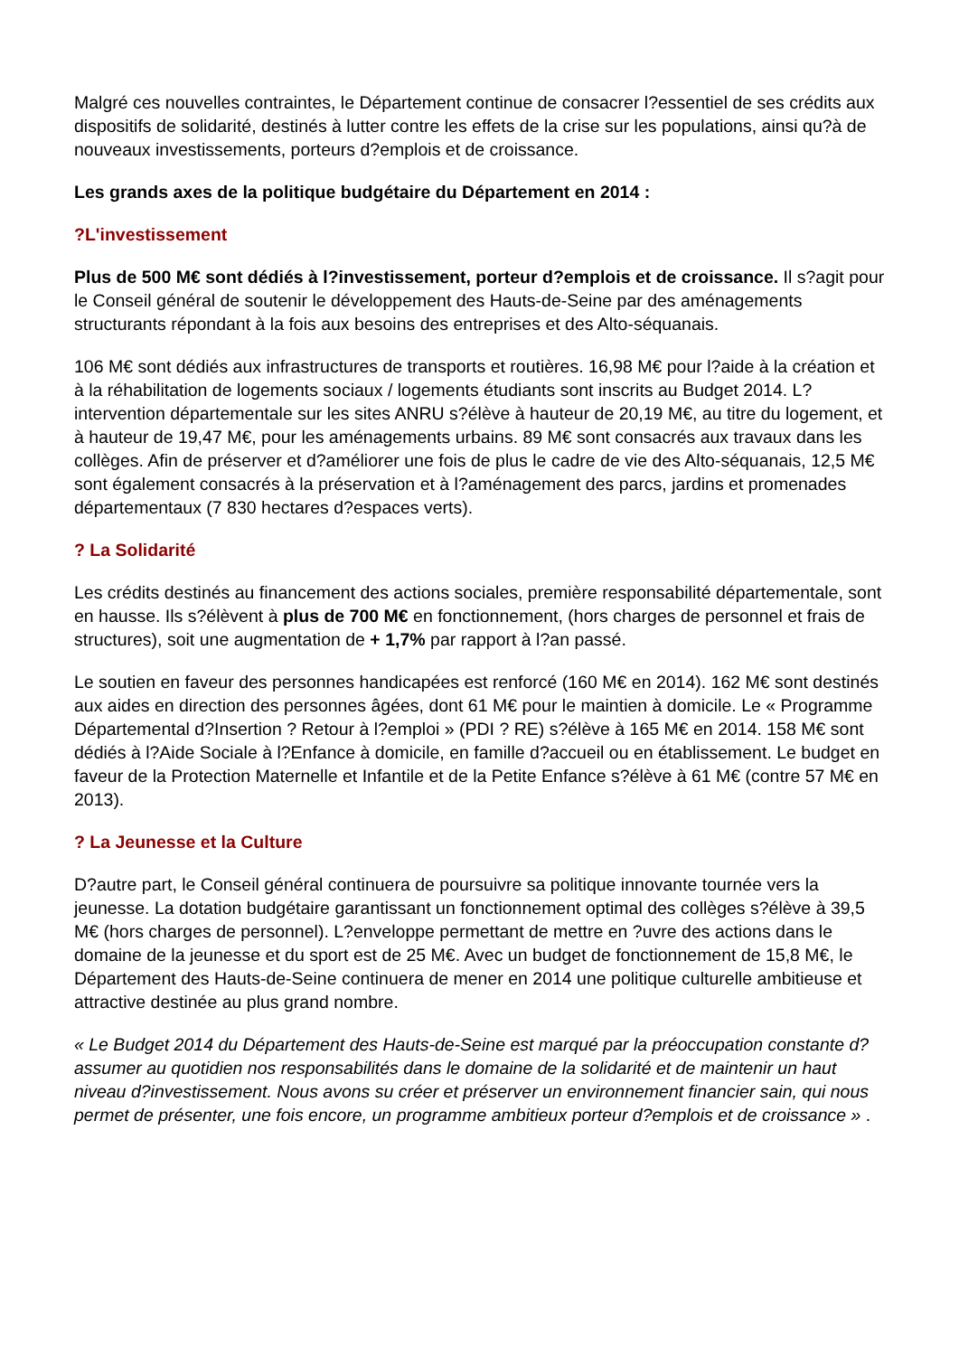Malgré ces nouvelles contraintes, le Département continue de consacrer l?essentiel de ses crédits aux dispositifs de solidarité, destinés à lutter contre les effets de la crise sur les populations, ainsi qu?à de nouveaux investissements, porteurs d?emplois et de croissance.
Les grands axes de la politique budgétaire du Département en 2014 :
?L'investissement
Plus de 500 M€ sont dédiés à l?investissement, porteur d?emplois et de croissance. Il s?agit pour le Conseil général de soutenir le développement des Hauts-de-Seine par des aménagements structurants répondant à la fois aux besoins des entreprises et des Alto-séquanais.
106 M€ sont dédiés aux infrastructures de transports et routières. 16,98 M€ pour l?aide à la création et à la réhabilitation de logements sociaux / logements étudiants sont inscrits au Budget 2014. L?intervention départementale sur les sites ANRU s?élève à hauteur de 20,19 M€, au titre du logement, et à hauteur de 19,47 M€, pour les aménagements urbains. 89 M€ sont consacrés aux travaux dans les collèges. Afin de préserver et d?améliorer une fois de plus le cadre de vie des Alto-séquanais, 12,5 M€ sont également consacrés à la préservation et à l?aménagement des parcs, jardins et promenades départementaux (7 830 hectares d?espaces verts).
? La Solidarité
Les crédits destinés au financement des actions sociales, première responsabilité départementale, sont en hausse. Ils s?élèvent à plus de 700 M€ en fonctionnement, (hors charges de personnel et frais de structures), soit une augmentation de + 1,7% par rapport à l?an passé.
Le soutien en faveur des personnes handicapées est renforcé (160 M€ en 2014). 162 M€ sont destinés aux aides en direction des personnes âgées, dont 61 M€ pour le maintien à domicile. Le « Programme Départemental d?Insertion ? Retour à l?emploi » (PDI ? RE) s?élève à 165 M€ en 2014. 158 M€ sont dédiés à l?Aide Sociale à l?Enfance à domicile, en famille d?accueil ou en établissement. Le budget en faveur de la Protection Maternelle et Infantile et de la Petite Enfance s?élève à 61 M€ (contre 57 M€ en 2013).
? La Jeunesse et la Culture
D?autre part, le Conseil général continuera de poursuivre sa politique innovante tournée vers la jeunesse. La dotation budgétaire garantissant un fonctionnement optimal des collèges s?élève à 39,5 M€ (hors charges de personnel). L?enveloppe permettant de mettre en ?uvre des actions dans le domaine de la jeunesse et du sport est de 25 M€. Avec un budget de fonctionnement de 15,8 M€, le Département des Hauts-de-Seine continuera de mener en 2014 une politique culturelle ambitieuse et attractive destinée au plus grand nombre.
« Le Budget 2014 du Département des Hauts-de-Seine est marqué par la préoccupation constante d?assumer au quotidien nos responsabilités dans le domaine de la solidarité et de maintenir un haut niveau d?investissement. Nous avons su créer et préserver un environnement financier sain, qui nous permet de présenter, une fois encore, un programme ambitieux porteur d?emplois et de croissance » .